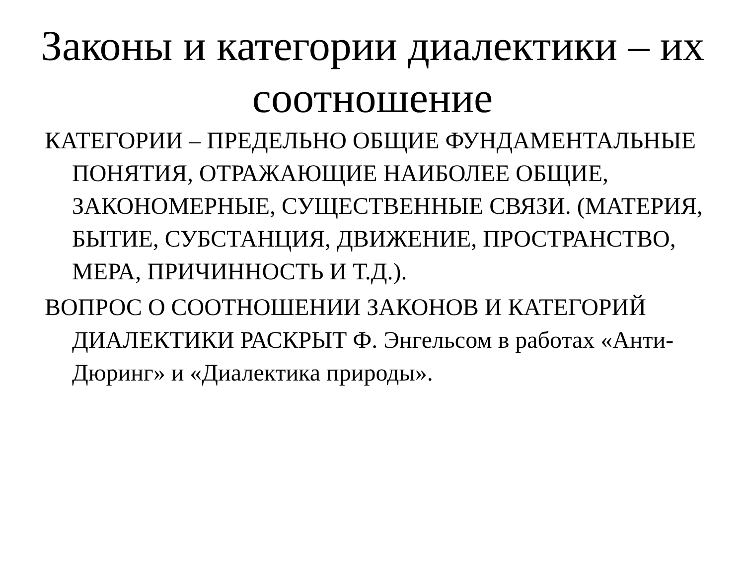Законы и категории диалектики – их соотношение
КАТЕГОРИИ – ПРЕДЕЛЬНО ОБЩИЕ ФУНДАМЕНТАЛЬНЫЕ ПОНЯТИЯ, ОТРАЖАЮЩИЕ НАИБОЛЕЕ ОБЩИЕ, ЗАКОНОМЕРНЫЕ, СУЩЕСТВЕННЫЕ СВЯЗИ. (МАТЕРИЯ, БЫТИЕ, СУБСТАНЦИЯ, ДВИЖЕНИЕ, ПРОСТРАНСТВО, МЕРА, ПРИЧИННОСТЬ И Т.Д.).
ВОПРОС О СООТНОШЕНИИ ЗАКОНОВ И КАТЕГОРИЙ ДИАЛЕКТИКИ РАСКРЫТ Ф. Энгельсом в работах «Анти-Дюринг» и «Диалектика природы».